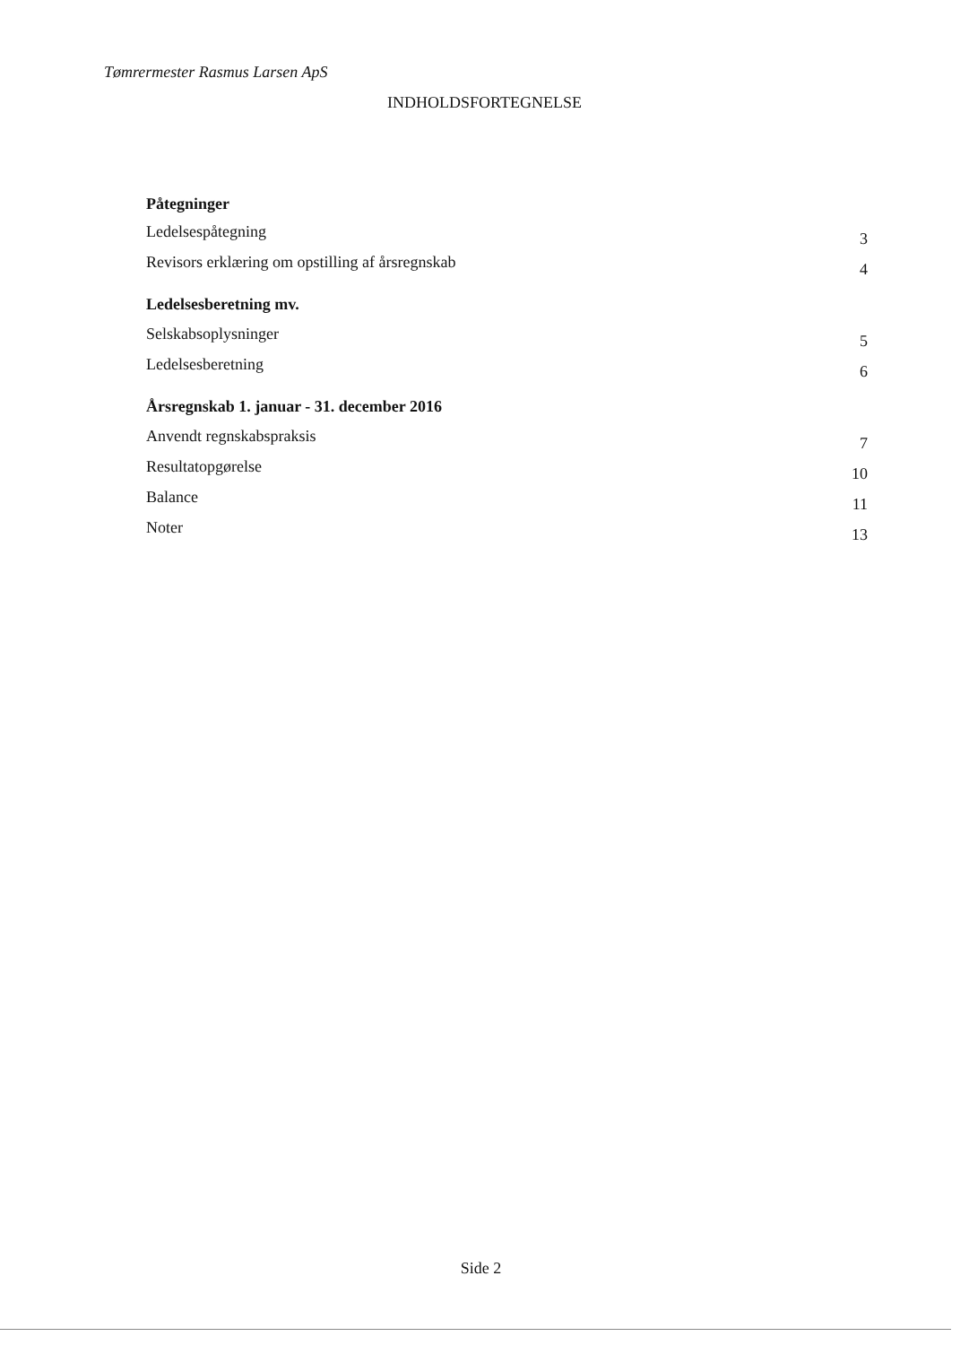Tømrermester Rasmus Larsen ApS
INDHOLDSFORTEGNELSE
Påtegninger
Ledelsespåtegning 3
Revisors erklæring om opstilling af årsregnskab 4
Ledelsesberetning mv.
Selskabsoplysninger 5
Ledelsesberetning 6
Årsregnskab 1. januar - 31. december 2016
Anvendt regnskabspraksis 7
Resultatopgørelse 10
Balance 11
Noter 13
Side 2